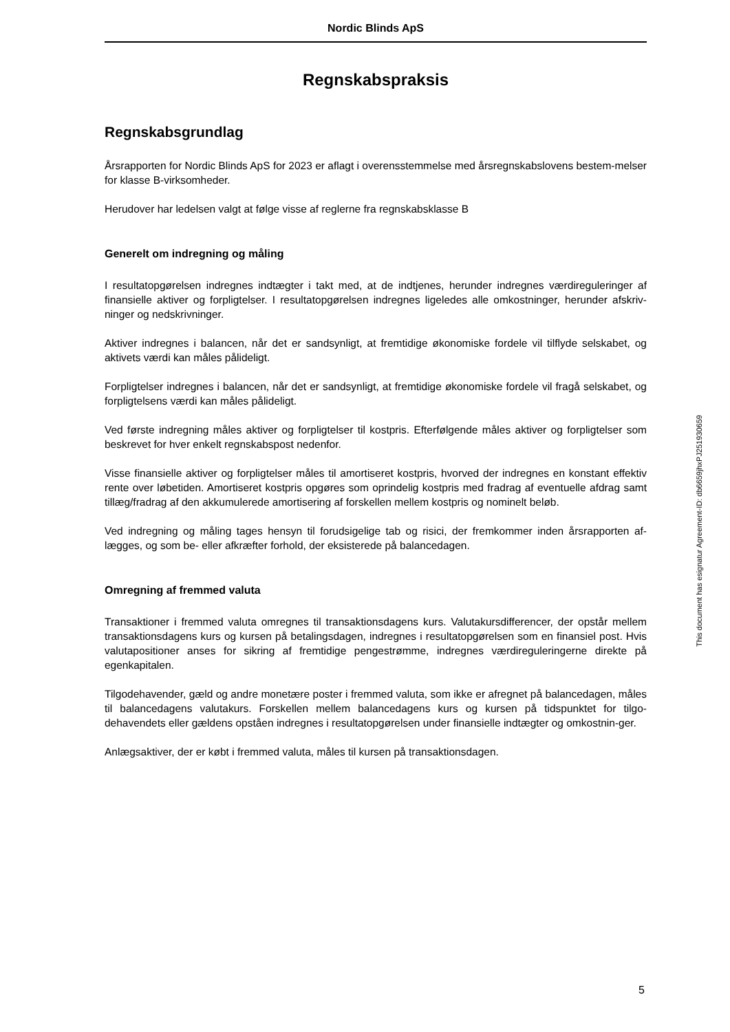Nordic Blinds ApS
Regnskabspraksis
Regnskabsgrundlag
Årsrapporten for Nordic Blinds ApS for 2023 er aflagt i overensstemmelse med årsregnskabslovens bestem-melser for klasse B-virksomheder.
Herudover har ledelsen valgt at følge visse af reglerne fra regnskabsklasse B
Generelt om indregning og måling
I resultatopgørelsen indregnes indtægter i takt med, at de indtjenes, herunder indregnes værdireguleringer af finansielle aktiver og forpligtelser. I resultatopgørelsen indregnes ligeledes alle omkostninger, herunder afskriv-ninger og nedskrivninger.
Aktiver indregnes i balancen, når det er sandsynligt, at fremtidige økonomiske fordele vil tilflyde selskabet, og aktivets værdi kan måles pålideligt.
Forpligtelser indregnes i balancen, når det er sandsynligt, at fremtidige økonomiske fordele vil fragå selskabet, og forpligtelsens værdi kan måles pålideligt.
Ved første indregning måles aktiver og forpligtelser til kostpris. Efterfølgende måles aktiver og forpligtelser som beskrevet for hver enkelt regnskabspost nedenfor.
Visse finansielle aktiver og forpligtelser måles til amortiseret kostpris, hvorved der indregnes en konstant effektiv rente over løbetiden. Amortiseret kostpris opgøres som oprindelig kostpris med fradrag af eventuelle afdrag samt tillæg/fradrag af den akkumulerede amortisering af forskellen mellem kostpris og nominelt beløb.
Ved indregning og måling tages hensyn til forudsigelige tab og risici, der fremkommer inden årsrapporten af-lægges, og som be- eller afkræfter forhold, der eksisterede på balancedagen.
Omregning af fremmed valuta
Transaktioner i fremmed valuta omregnes til transaktionsdagens kurs. Valutakursdifferencer, der opstår mellem transaktionsdagens kurs og kursen på betalingsdagen, indregnes i resultatopgørelsen som en finansiel post. Hvis valutapositioner anses for sikring af fremtidige pengestrømme, indregnes værdireguleringerne direkte på egenkapitalen.
Tilgodehavender, gæld og andre monetære poster i fremmed valuta, som ikke er afregnet på balancedagen, måles til balancedagens valutakurs. Forskellen mellem balancedagens kurs og kursen på tidspunktet for tilgo-dehavendets eller gældens opståen indregnes i resultatopgørelsen under finansielle indtægter og omkostnin-ger.
Anlægsaktiver, der er købt i fremmed valuta, måles til kursen på transaktionsdagen.
This document has esignatur Agreement-ID: db6659jhxPJ251930659
5